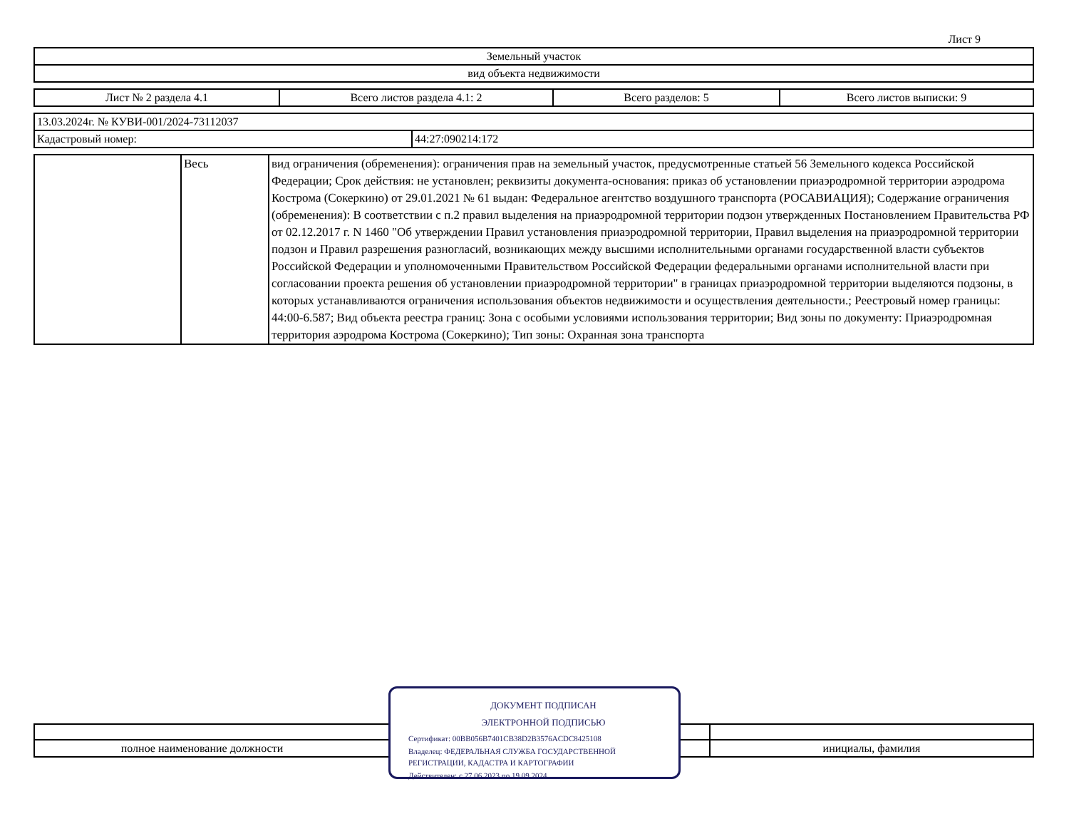Лист 9
| Земельный участок |
| вид объекта недвижимости |
| Лист № 2 раздела 4.1 | Всего листов раздела 4.1: 2 | Всего разделов: 5 | Всего листов выписки: 9 |
| 13.03.2024г. № КУВИ-001/2024-73112037 | |
| Кадастровый номер: | 44:27:090214:172 |
| | Весь | вид ограничения (обременения): ограничения прав на земельный участок, предусмотренные статьей 56 Земельного кодекса Российской Федерации; Срок действия: не установлен; реквизиты документа-основания: приказ об установлении приаэродромной территории аэродрома Кострома (Сокеркино) от 29.01.2021 № 61 выдан: Федеральное агентство воздушного транспорта (РОСАВИАЦИЯ); Содержание ограничения (обременения): В соответствии с п.2 правил выделения на приаэродромной территории подзон утвержденных Постановлением Правительства РФ от 02.12.2017 г. N 1460 "Об утверждении Правил установления приаэродромной территории, Правил выделения на приаэродромной территории подзон и Правил разрешения разногласий, возникающих между высшими исполнительными органами государственной власти субъектов Российской Федерации и уполномоченными Правительством Российской Федерации федеральными органами исполнительной власти при согласовании проекта решения об установлении приаэродромной территории" в границах приаэродромной территории выделяются подзоны, в которых устанавливаются ограничения использования объектов недвижимости и осуществления деятельности.; Реестровый номер границы: 44:00-6.587; Вид объекта реестра границ: Зона с особыми условиями использования территории; Вид зоны по документу: Приаэродромная территория аэродрома Кострома (Сокеркино); Тип зоны: Охранная зона транспорта |
| полное наименование должности | инициалы, фамилия |
ДОКУМЕНТ ПОДПИСАН
ЭЛЕКТРОННОЙ ПОДПИСЬЮ
Сертификат: 00BB056B7401CB38D2B3576ACDC8425108
Владелец: ФЕДЕРАЛЬНАЯ СЛУЖБА ГОСУДАРСТВЕННОЙ
РЕГИСТРАЦИИ, КАДАСТРА И КАРТОГРАФИИ
Действителен: с 27.06.2023 по 19.09.2024